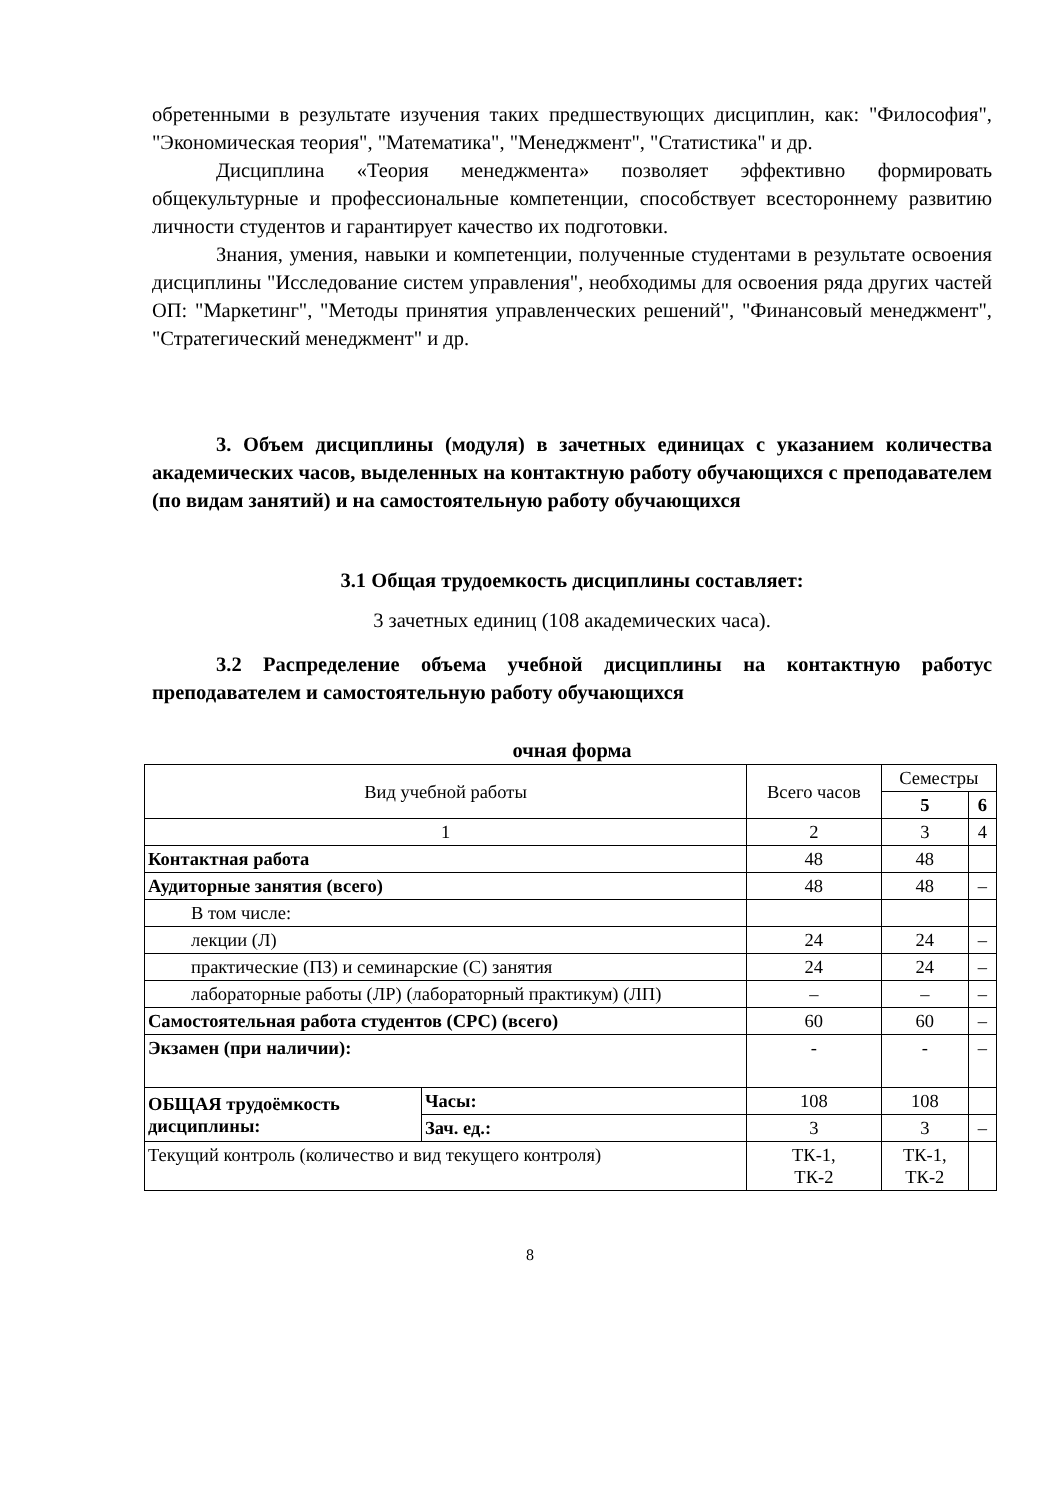обретенными в результате изучения таких предшествующих дисциплин, как: "Философия", "Экономическая теория", "Математика", "Менеджмент", "Статистика" и др.
Дисциплина «Теория менеджмента» позволяет эффективно формировать общекультурные и профессиональные компетенции, способствует всестороннему развитию личности студентов и гарантирует качество их подготовки.
Знания, умения, навыки и компетенции, полученные студентами в результате освоения дисциплины "Исследование систем управления", необходимы для освоения ряда других частей ОП: "Маркетинг", "Методы принятия управленческих решений", "Финансовый менеджмент", "Стратегический менеджмент" и др.
3. Объем дисциплины (модуля) в зачетных единицах с указанием количества академических часов, выделенных на контактную работу обучающихся с преподавателем (по видам занятий) и на самостоятельную работу обучающихся
3.1 Общая трудоемкость дисциплины составляет:
3 зачетных единиц (108 академических часа).
3.2 Распределение объема учебной дисциплины на контактную работус преподавателем и самостоятельную работу обучающихся
очная форма
| Вид учебной работы | | Всего часов | Семестры | |
| | | | 5 | 6 |
| 1 | | 2 | 3 | 4 |
| Контактная работа | | 48 | 48 | |
| Аудиторные занятия (всего) | | 48 | 48 | – |
| В том числе: | | | | |
| лекции (Л) | | 24 | 24 | – |
| практические (ПЗ) и семинарские (С) занятия | | 24 | 24 | – |
| лабораторные работы (ЛР) (лабораторный практикум) (ЛП) | | – | – | – |
| Самостоятельная работа студентов (СРС) (всего) | | 60 | 60 | – |
| Экзамен (при наличии): | | - | - | – |
| ОБЩАЯ трудоёмкость дисциплины: | Часы: | 108 | 108 | |
| | Зач. ед.: | 3 | 3 | – |
| Текущий контроль (количество и вид текущего контроля) | | ТК-1, ТК-2 | ТК-1, ТК-2 | |
8